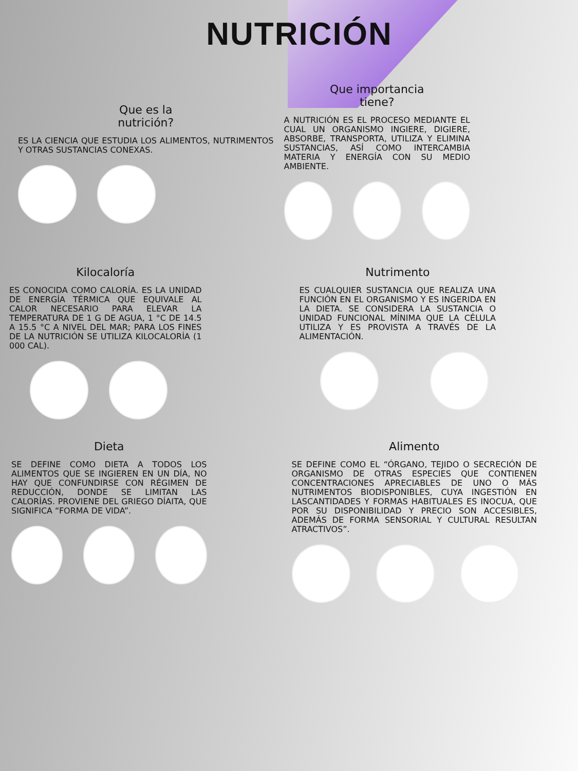NUTRICIÓN
Que es la
nutrición?
ES LA CIENCIA QUE ESTUDIA LOS ALIMENTOS, NUTRIMENTOS Y OTRAS SUSTANCIAS CONEXAS.
Que importancia
tiene?
A NUTRICIÓN ES EL PROCESO MEDIANTE EL CUAL UN ORGANISMO INGIERE, DIGIERE, ABSORBE, TRANSPORTA, UTILIZA Y ELIMINA SUSTANCIAS, ASÍ COMO INTERCAMBIA MATERIA Y ENERGÍA CON SU MEDIO AMBIENTE.
Kilocaloría
ES CONOCIDA COMO CALORÍA. ES LA UNIDAD DE ENERGÍA TÉRMICA QUE EQUIVALE AL CALOR NECESARIO PARA ELEVAR LA TEMPERATURA DE 1 G DE AGUA, 1 °C DE 14.5 A 15.5 °C A NIVEL DEL MAR; PARA LOS FINES DE LA NUTRICIÓN SE UTILIZA KILOCALORÍA (1 000 CAL).
Nutrimento
ES CUALQUIER SUSTANCIA QUE REALIZA UNA FUNCIÓN EN EL ORGANISMO Y ES INGERIDA EN LA DIETA. SE CONSIDERA LA SUSTANCIA O UNIDAD FUNCIONAL MÍNIMA QUE LA CÉLULA UTILIZA Y ES PROVISTA A TRAVÉS DE LA ALIMENTACIÓN.
Dieta
SE DEFINE COMO DIETA A TODOS LOS ALIMENTOS QUE SE INGIEREN EN UN DÍA, NO HAY QUE CONFUNDIRSE CON RÉGIMEN DE REDUCCIÓN, DONDE SE LIMITAN LAS CALORÍAS. PROVIENE DEL GRIEGO DÍAITA, QUE SIGNIFICA “FORMA DE VIDA”.
Alimento
SE DEFINE COMO EL “ÓRGANO, TEJIDO O SECRECIÓN DE ORGANISMO DE OTRAS ESPECIES QUE CONTIENEN CONCENTRACIONES APRECIABLES DE UNO O MÁS NUTRIMENTOS BIODISPONIBLES, CUYA INGESTIÓN EN LASCANTIDADES Y FORMAS HABITUALES ES INOCUA, QUE POR SU DISPONIBILIDAD Y PRECIO SON ACCESIBLES, ADEMÁS DE FORMA SENSORIAL Y CULTURAL RESULTAN ATRACTIVOS”.